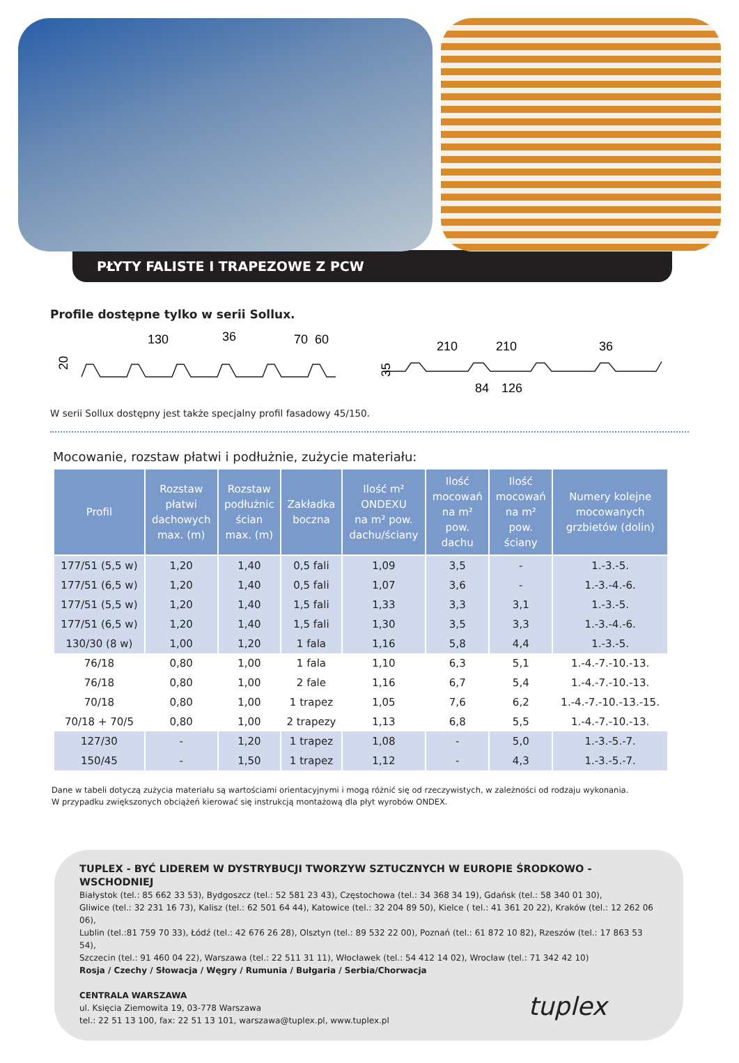PŁYTY FALISTE I TRAPEZOWE Z PCW
Profile dostępne tylko w serii Sollux.
130
36
70
60
20
210
210
36
84
126
35
W serii Sollux dostępny jest także specjalny profil fasadowy 45/150.
Mocowanie, rozstaw płatwi i podłużnie, zużycie materiału:
| Profil | Rozstaw płatwi dachowych max. (m) | Rozstaw podłużnic ścian max. (m) | Zakładka boczna | Ilość m² ONDEXU na m² pow. dachu/ściany | Ilość mocowań na m² pow. dachu | Ilość mocowań na m² pow. ściany | Numery kolejne mocowanych grzbietów (dolin) |
| --- | --- | --- | --- | --- | --- | --- | --- |
| 177/51 (5,5 w) | 1,20 | 1,40 | 0,5 fali | 1,09 | 3,5 | - | 1.-3.-5. |
| 177/51 (6,5 w) | 1,20 | 1,40 | 0,5 fali | 1,07 | 3,6 | - | 1.-3.-4.-6. |
| 177/51 (5,5 w) | 1,20 | 1,40 | 1,5 fali | 1,33 | 3,3 | 3,1 | 1.-3.-5. |
| 177/51 (6,5 w) | 1,20 | 1,40 | 1,5 fali | 1,30 | 3,5 | 3,3 | 1.-3.-4.-6. |
| 130/30 (8 w) | 1,00 | 1,20 | 1 fala | 1,16 | 5,8 | 4,4 | 1.-3.-5. |
| 76/18 | 0,80 | 1,00 | 1 fala | 1,10 | 6,3 | 5,1 | 1.-4.-7.-10.-13. |
| 76/18 | 0,80 | 1,00 | 2 fale | 1,16 | 6,7 | 5,4 | 1.-4.-7.-10.-13. |
| 70/18 | 0,80 | 1,00 | 1 trapez | 1,05 | 7,6 | 6,2 | 1.-4.-7.-10.-13.-15. |
| 70/18 + 70/5 | 0,80 | 1,00 | 2 trapezy | 1,13 | 6,8 | 5,5 | 1.-4.-7.-10.-13. |
| 127/30 | - | 1,20 | 1 trapez | 1,08 | - | 5,0 | 1.-3.-5.-7. |
| 150/45 | - | 1,50 | 1 trapez | 1,12 | - | 4,3 | 1.-3.-5.-7. |
Dane w tabeli dotyczą zużycia materiału są wartościami orientacyjnymi i mogą różnić się od rzeczywistych, w zależności od rodzaju wykonania.
W przypadku zwiększonych obciążeń kierować się instrukcją montażową dla płyt wyrobów ONDEX.
TUPLEX - BYĆ LIDEREM W DYSTRYBUCJI TWORZYW SZTUCZNYCH W EUROPIE ŚRODKOWO - WSCHODNIEJ
Białystok (tel.: 85 662 33 53), Bydgoszcz (tel.: 52 581 23 43), Częstochowa (tel.: 34 368 34 19), Gdańsk (tel.: 58 340 01 30),
Gliwice (tel.: 32 231 16 73), Kalisz (tel.: 62 501 64 44), Katowice (tel.: 32 204 89 50), Kielce ( tel.: 41 361 20 22), Kraków (tel.: 12 262 06 06),
Lublin (tel.:81 759 70 33), Łódź (tel.: 42 676 26 28), Olsztyn (tel.: 89 532 22 00), Poznań (tel.: 61 872 10 82), Rzeszów (tel.: 17 863 53 54),
Szczecin (tel.: 91 460 04 22), Warszawa (tel.: 22 511 31 11), Włocławek (tel.: 54 412 14 02), Wrocław (tel.: 71 342 42 10)
Rosja / Czechy / Słowacja / Węgry / Rumunia / Bułgaria / Serbia/Chorwacja
CENTRALA WARSZAWA
ul. Księcia Ziemowita 19, 03-778 Warszawa
tel.: 22 51 13 100, fax: 22 51 13 101, warszawa@tuplex.pl, www.tuplex.pl
tuplex